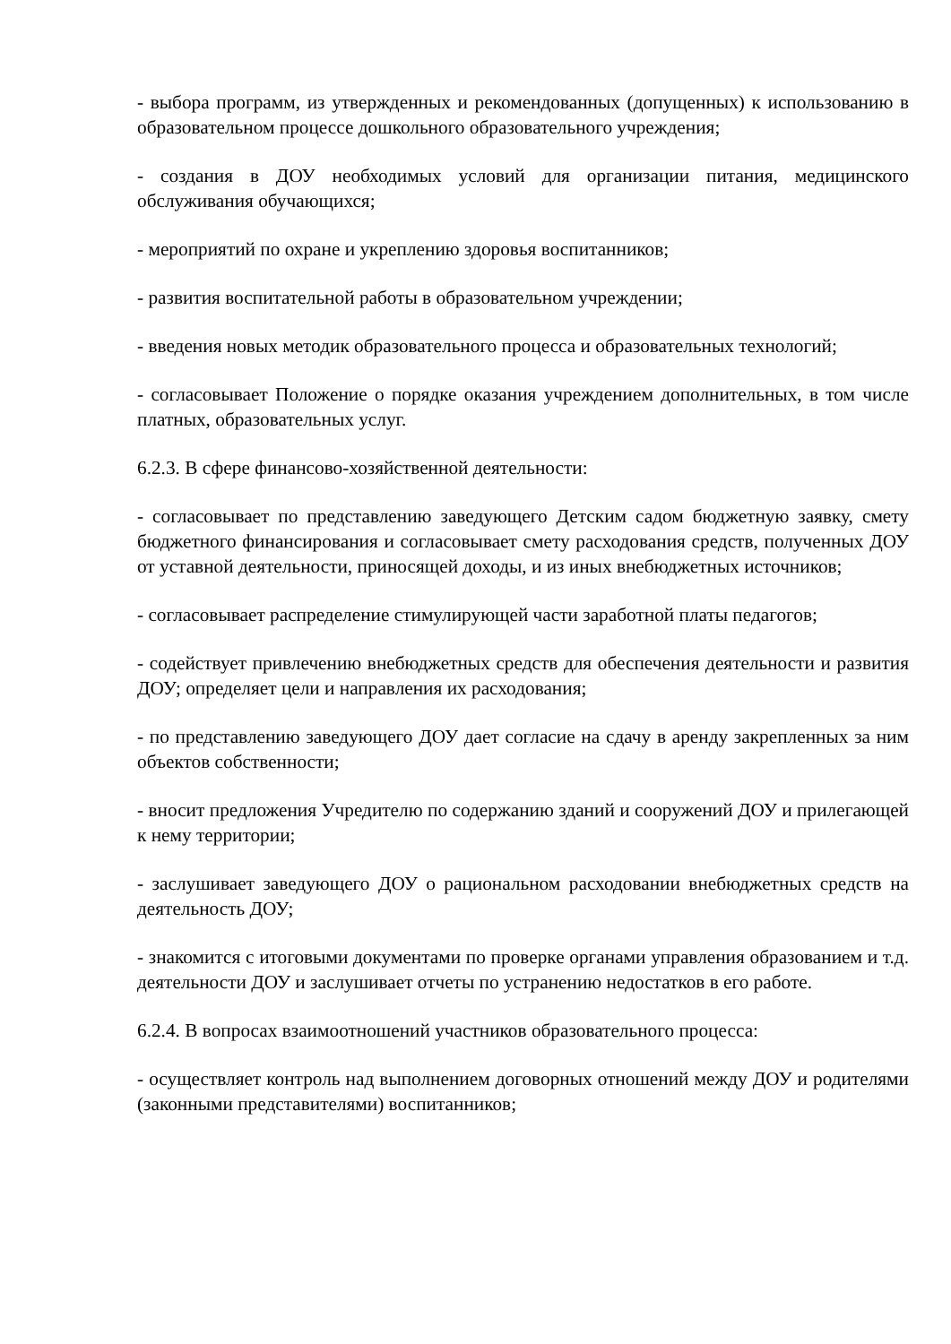- выбора программ, из утвержденных и рекомендованных (допущенных) к использованию в образовательном процессе дошкольного образовательного учреждения;
- создания в ДОУ необходимых условий для организации питания, медицинского обслуживания обучающихся;
- мероприятий по охране и укреплению здоровья воспитанников;
- развития воспитательной работы в образовательном учреждении;
- введения новых методик образовательного процесса и образовательных технологий;
- согласовывает Положение о порядке оказания учреждением дополнительных, в том числе платных, образовательных услуг.
6.2.3. В сфере финансово-хозяйственной деятельности:
- согласовывает по представлению заведующего Детским садом бюджетную заявку, смету бюджетного финансирования и согласовывает смету расходования средств, полученных ДОУ от уставной деятельности, приносящей доходы, и из иных внебюджетных источников;
- согласовывает распределение стимулирующей части заработной платы педагогов;
- содействует привлечению внебюджетных средств для обеспечения деятельности и развития ДОУ; определяет цели и направления их расходования;
- по представлению заведующего ДОУ дает согласие на сдачу в аренду закрепленных за ним объектов собственности;
- вносит предложения Учредителю по содержанию зданий и сооружений ДОУ и прилегающей к нему территории;
- заслушивает заведующего ДОУ о рациональном расходовании внебюджетных средств на деятельность ДОУ;
- знакомится с итоговыми документами по проверке органами управления образованием и т.д. деятельности ДОУ и заслушивает отчеты по устранению недостатков в его работе.
6.2.4. В вопросах взаимоотношений участников образовательного процесса:
- осуществляет контроль над выполнением договорных отношений между ДОУ и родителями (законными представителями) воспитанников;